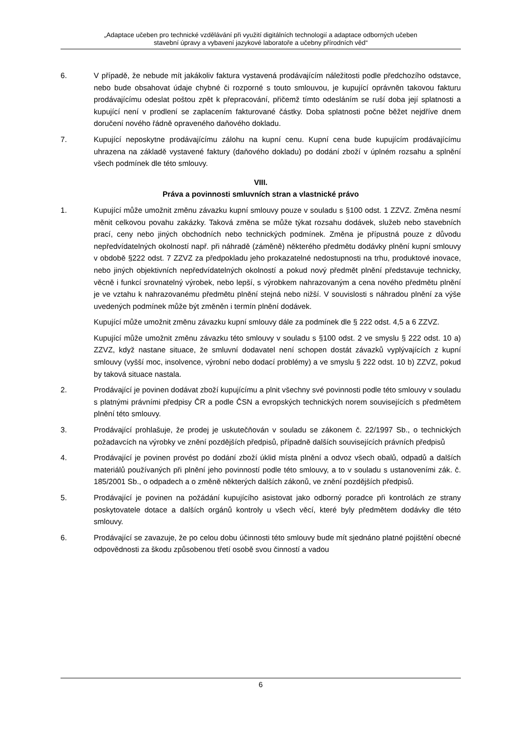„Adaptace učeben pro technické vzdělávání při využití digitálních technologií a adaptace odborných učeben
stavební úpravy a vybavení jazykové laboratoře a učebny přírodních věd“
6. V případě, že nebude mít jakákoliv faktura vystavená prodávajícím náležitosti podle předchozího odstavce, nebo bude obsahovat údaje chybné či rozporné s touto smlouvou, je kupující oprávněn takovou fakturu prodávajícímu odeslat poštou zpět k přepracování, přičemž tímto odesláním se ruší doba její splatnosti a kupující není v prodlení se zaplacením fakturované částky. Doba splatnosti počne běžet nejdříve dnem doručení nového řádně opraveného daňového dokladu.
7. Kupující neposkytne prodávajícímu zálohu na kupní cenu. Kupní cena bude kupujícím prodávajícímu uhrazena na základě vystavené faktury (daňového dokladu) po dodání zboží v úplném rozsahu a splnění všech podmínek dle této smlouvy.
VIII.
Práva a povinnosti smluvních stran a vlastnické právo
1. Kupující může umožnit změnu závazku kupní smlouvy pouze v souladu s §100 odst. 1 ZZVZ. Změna nesmí měnit celkovou povahu zakázky. Taková změna se může týkat rozsahu dodávek, služeb nebo stavebních prací, ceny nebo jiných obchodních nebo technických podmínek. Změna je přípustná pouze z důvodu nepředvídatelných okolností např. při náhradě (záměně) některého předmětu dodávky plnění kupní smlouvy v obdobě §222 odst. 7 ZZVZ za předpokladu jeho prokazatelné nedostupnosti na trhu, produktové inovace, nebo jiných objektivních nepředvídatelných okolností a pokud nový předmět plnění představuje technicky, věcně i funkcí srovnatelný výrobek, nebo lepší, s výrobkem nahrazovaným a cena nového předmětu plnění je ve vztahu k nahrazovanému předmětu plnění stejná nebo nižší. V souvislosti s náhradou plnění za výše uvedených podmínek může být změněn i termín plnění dodávek.
Kupující může umožnit změnu závazku kupní smlouvy dále za podmínek dle § 222 odst. 4,5 a 6 ZZVZ.
Kupující může umožnit změnu závazku této smlouvy v souladu s §100 odst. 2 ve smyslu § 222 odst. 10 a) ZZVZ, když nastane situace, že smluvní dodavatel není schopen dostát závazků vyplývajících z kupní smlouvy (vyšší moc, insolvence, výrobní nebo dodací problémy) a ve smyslu § 222 odst. 10 b) ZZVZ, pokud by taková situace nastala.
2. Prodávající je povinen dodávat zboží kupujícímu a plnit všechny své povinnosti podle této smlouvy v souladu s platnými právními předpisy ČR a podle ČSN a evropských technických norem souvisejících s předmětem plnění této smlouvy.
3. Prodávající prohlašuje, že prodej je uskutečňován v souladu se zákonem č. 22/1997 Sb., o technických požadavcích na výrobky ve znění pozdějších předpisů, případně dalších souvisejících právních předpisů
4. Prodávající je povinen provést po dodání zboží úklid místa plnění a odvoz všech obalů, odpadů a dalších materiálů používaných při plnění jeho povinností podle této smlouvy, a to v souladu s ustanoveními zák. č. 185/2001 Sb., o odpadech a o změně některých dalších zákonů, ve znění pozdějších předpisů.
5. Prodávající je povinen na požádání kupujícího asistovat jako odborný poradce při kontrolách ze strany poskytovatele dotace a dalších orgánů kontroly u všech věcí, které byly předmětem dodávky dle této smlouvy.
6. Prodávající se zavazuje, že po celou dobu účinnosti této smlouvy bude mít sjednáno platné pojištění obecné odpovědnosti za škodu způsobenou třetí osobě svou činností a vadou
6